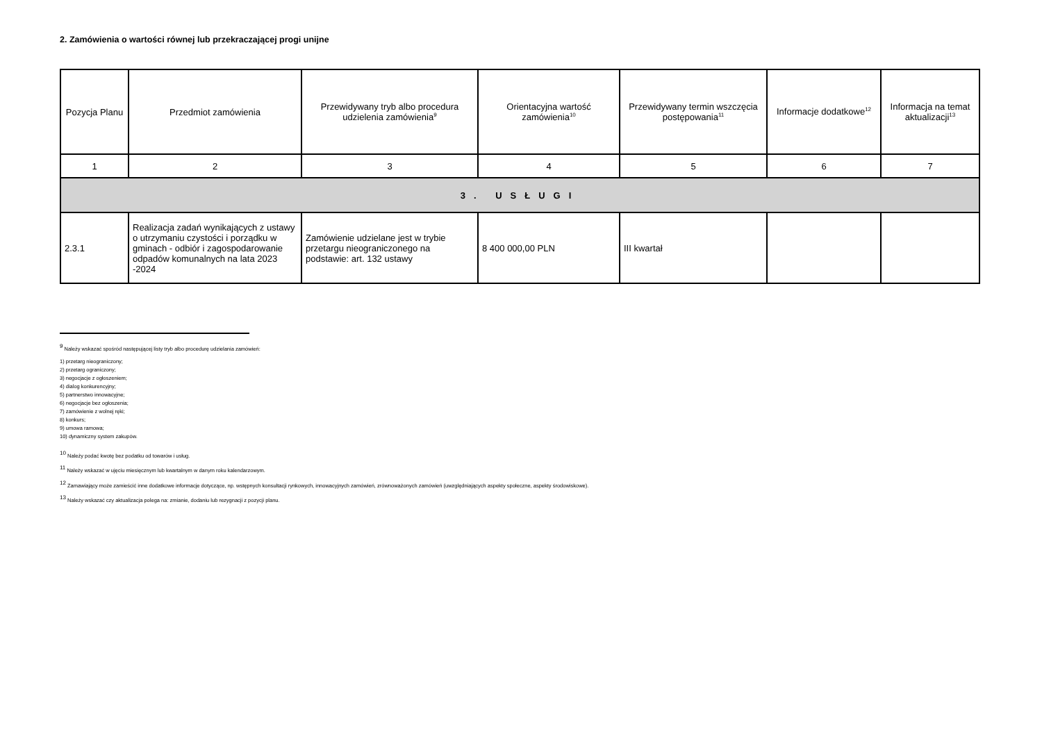2. Zamówienia o wartości równej lub przekraczającej progi unijne
| Pozycja Planu | Przedmiot zamówienia | Przewidywany tryb albo procedura udzielenia zamówienia<sup>9</sup> | Orientacyjna wartość zamówienia<sup>10</sup> | Przewidywany termin wszczęcia postępowania<sup>11</sup> | Informacje dodatkowe<sup>12</sup> | Informacja na temat aktualizacji<sup>13</sup> |
| --- | --- | --- | --- | --- | --- | --- |
| 1 | 2 | 3 | 4 | 5 | 6 | 7 |
| 3. USŁUGI | | | | | | |
| 2.3.1 | Realizacja zadań wynikających z ustawy o utrzymaniu czystości i porządku w gminach - odbiór i zagospodarowanie odpadów komunalnych na lata 2023 -2024 | Zamówienie udzielane jest w trybie przetargu nieograniczonego na podstawie: art. 132 ustawy | 8 400 000,00 PLN | III kwartał | | |
<sup>9</sup> Należy wskazać spośród następującej listy tryb albo procedurę udzielania zamówień:
1) przetarg nieograniczony;
2) przetarg ograniczony;
3) negocjacje z ogłoszeniem;
4) dialog konkurencyjny;
5) partnerstwo innowacyjne;
6) negocjacje bez ogłoszenia;
7) zamówienie z wolnej ręki;
8) konkurs;
9) umowa ramowa;
10) dynamiczny system zakupów.
<sup>10</sup> Należy podać kwotę bez podatku od towarów i usług.
<sup>11</sup> Należy wskazać w ujęciu miesięcznym lub kwartalnym w danym roku kalendarzowym.
<sup>12</sup> Zamawiający może zamieścić inne dodatkowe informacje dotyczące, np. wstępnych konsultacji rynkowych, innowacyjnych zamówień, zrównoważonych zamówień (uwzględniających aspekty społeczne, aspekty środowiskowe).
<sup>13</sup> Należy wskazać czy aktualizacja polega na: zmianie, dodaniu lub rezygnacji z pozycji planu.